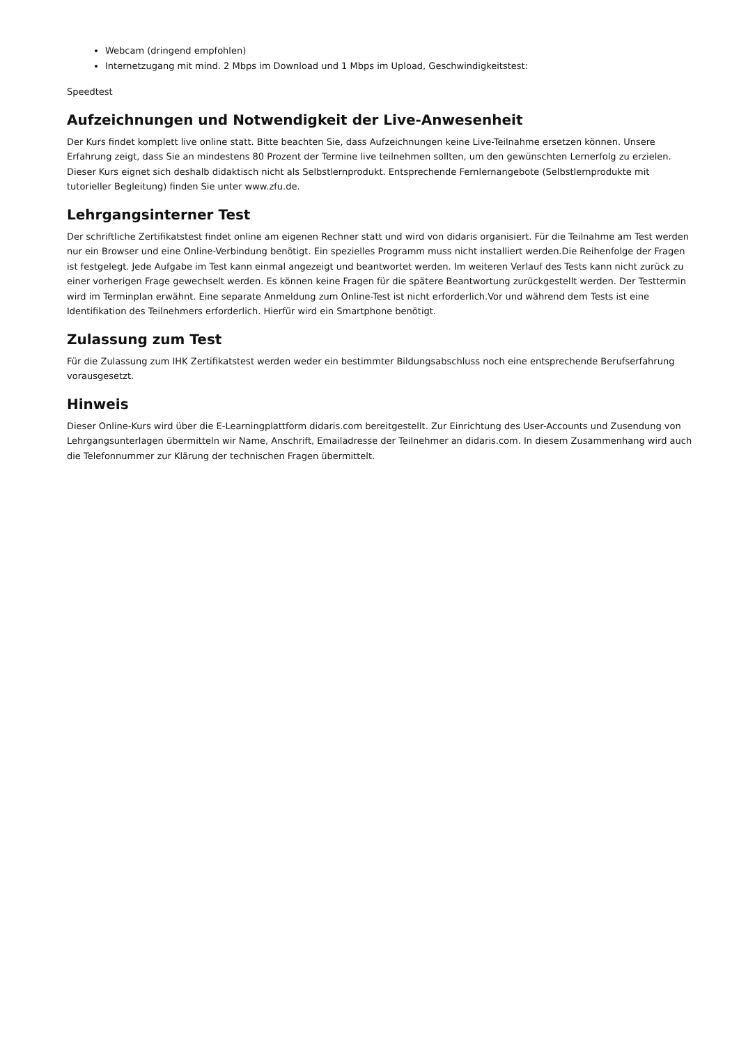Webcam (dringend empfohlen)
Internetzugang mit mind. 2 Mbps im Download und 1 Mbps im Upload, Geschwindigkeitstest:
Speedtest
Aufzeichnungen und Notwendigkeit der Live-Anwesenheit
Der Kurs findet komplett live online statt. Bitte beachten Sie, dass Aufzeichnungen keine Live-Teilnahme ersetzen können. Unsere Erfahrung zeigt, dass Sie an mindestens 80 Prozent der Termine live teilnehmen sollten, um den gewünschten Lernerfolg zu erzielen. Dieser Kurs eignet sich deshalb didaktisch nicht als Selbstlernprodukt. Entsprechende Fernlernangebote (Selbstlernprodukte mit tutorieller Begleitung) finden Sie unter www.zfu.de.
Lehrgangsinterner Test
Der schriftliche Zertifikatstest findet online am eigenen Rechner statt und wird von didaris organisiert. Für die Teilnahme am Test werden nur ein Browser und eine Online-Verbindung benötigt. Ein spezielles Programm muss nicht installiert werden.Die Reihenfolge der Fragen ist festgelegt. Jede Aufgabe im Test kann einmal angezeigt und beantwortet werden. Im weiteren Verlauf des Tests kann nicht zurück zu einer vorherigen Frage gewechselt werden. Es können keine Fragen für die spätere Beantwortung zurückgestellt werden. Der Testtermin wird im Terminplan erwähnt. Eine separate Anmeldung zum Online-Test ist nicht erforderlich.Vor und während dem Tests ist eine Identifikation des Teilnehmers erforderlich. Hierfür wird ein Smartphone benötigt.
Zulassung zum Test
Für die Zulassung zum IHK Zertifikatstest werden weder ein bestimmter Bildungsabschluss noch eine entsprechende Berufserfahrung vorausgesetzt.
Hinweis
Dieser Online-Kurs wird über die E-Learningplattform didaris.com bereitgestellt. Zur Einrichtung des User-Accounts und Zusendung von Lehrgangsunterlagen übermitteln wir Name, Anschrift, Emailadresse der Teilnehmer an didaris.com. In diesem Zusammenhang wird auch die Telefonnummer zur Klärung der technischen Fragen übermittelt.